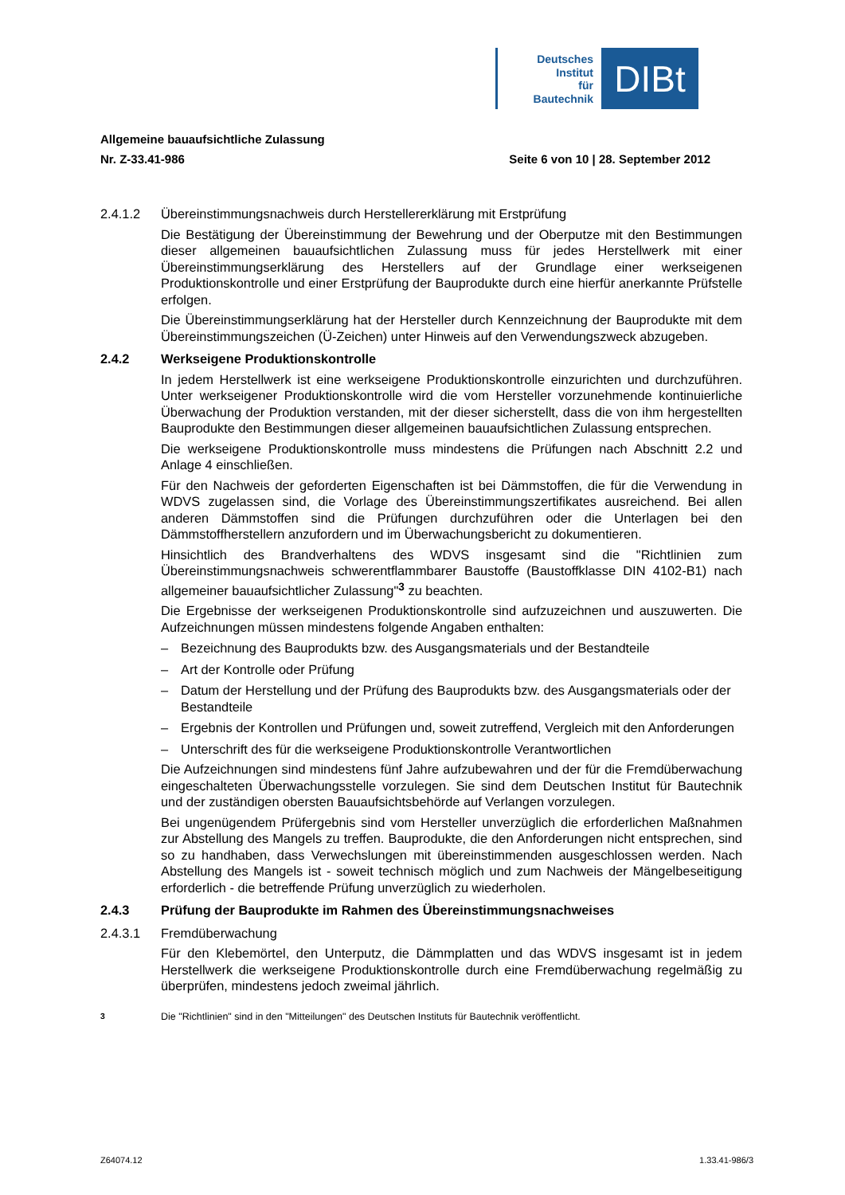Deutsches
Institut
für
Bautechnik
DIBt
Allgemeine bauaufsichtliche Zulassung
Nr. Z-33.41-986 Seite 6 von 10 | 28. September 2012
2.4.1.2 Übereinstimmungsnachweis durch Herstellererklärung mit Erstprüfung
Die Bestätigung der Übereinstimmung der Bewehrung und der Oberputze mit den Bestimmungen dieser allgemeinen bauaufsichtlichen Zulassung muss für jedes Herstellwerk mit einer Übereinstimmungserklärung des Herstellers auf der Grundlage einer werkseigenen Produktionskontrolle und einer Erstprüfung der Bauprodukte durch eine hierfür anerkannte Prüfstelle erfolgen.
Die Übereinstimmungserklärung hat der Hersteller durch Kennzeichnung der Bauprodukte mit dem Übereinstimmungszeichen (Ü-Zeichen) unter Hinweis auf den Verwendungszweck abzugeben.
2.4.2 Werkseigene Produktionskontrolle
In jedem Herstellwerk ist eine werkseigene Produktionskontrolle einzurichten und durchzuführen. Unter werkseigener Produktionskontrolle wird die vom Hersteller vorzunehmende kontinuierliche Überwachung der Produktion verstanden, mit der dieser sicherstellt, dass die von ihm hergestellten Bauprodukte den Bestimmungen dieser allgemeinen bauaufsichtlichen Zulassung entsprechen.
Die werkseigene Produktionskontrolle muss mindestens die Prüfungen nach Abschnitt 2.2 und Anlage 4 einschließen.
Für den Nachweis der geforderten Eigenschaften ist bei Dämmstoffen, die für die Verwendung in WDVS zugelassen sind, die Vorlage des Übereinstimmungszertifikates ausreichend. Bei allen anderen Dämmstoffen sind die Prüfungen durchzuführen oder die Unterlagen bei den Dämmstoffherstellern anzufordern und im Überwachungsbericht zu dokumentieren.
Hinsichtlich des Brandverhaltens des WDVS insgesamt sind die "Richtlinien zum Übereinstimmungsnachweis schwerentflammbarer Baustoffe (Baustoffklasse DIN 4102-B1) nach allgemeiner bauaufsichtlicher Zulassung"<sup>3</sup> zu beachten.
Die Ergebnisse der werkseigenen Produktionskontrolle sind aufzuzeichnen und auszuwerten. Die Aufzeichnungen müssen mindestens folgende Angaben enthalten:
– Bezeichnung des Bauprodukts bzw. des Ausgangsmaterials und der Bestandteile
– Art der Kontrolle oder Prüfung
– Datum der Herstellung und der Prüfung des Bauprodukts bzw. des Ausgangsmaterials oder der Bestandteile
– Ergebnis der Kontrollen und Prüfungen und, soweit zutreffend, Vergleich mit den Anforderungen
– Unterschrift des für die werkseigene Produktionskontrolle Verantwortlichen
Die Aufzeichnungen sind mindestens fünf Jahre aufzubewahren und der für die Fremdüberwachung eingeschalteten Überwachungsstelle vorzulegen. Sie sind dem Deutschen Institut für Bautechnik und der zuständigen obersten Bauaufsichtsbehörde auf Verlangen vorzulegen.
Bei ungenügendem Prüfergebnis sind vom Hersteller unverzüglich die erforderlichen Maßnahmen zur Abstellung des Mangels zu treffen. Bauprodukte, die den Anforderungen nicht entsprechen, sind so zu handhaben, dass Verwechslungen mit übereinstimmenden ausgeschlossen werden. Nach Abstellung des Mangels ist - soweit technisch möglich und zum Nachweis der Mängelbeseitigung erforderlich - die betreffende Prüfung unverzüglich zu wiederholen.
2.4.3 Prüfung der Bauprodukte im Rahmen des Übereinstimmungsnachweises
2.4.3.1 Fremdüberwachung
Für den Klebemörtel, den Unterputz, die Dämmplatten und das WDVS insgesamt ist in jedem Herstellwerk die werkseigene Produktionskontrolle durch eine Fremdüberwachung regelmäßig zu überprüfen, mindestens jedoch zweimal jährlich.
<sup>3</sup> Die "Richtlinien" sind in den "Mitteilungen" des Deutschen Instituts für Bautechnik veröffentlicht.
Z64074.12 1.33.41-986/3